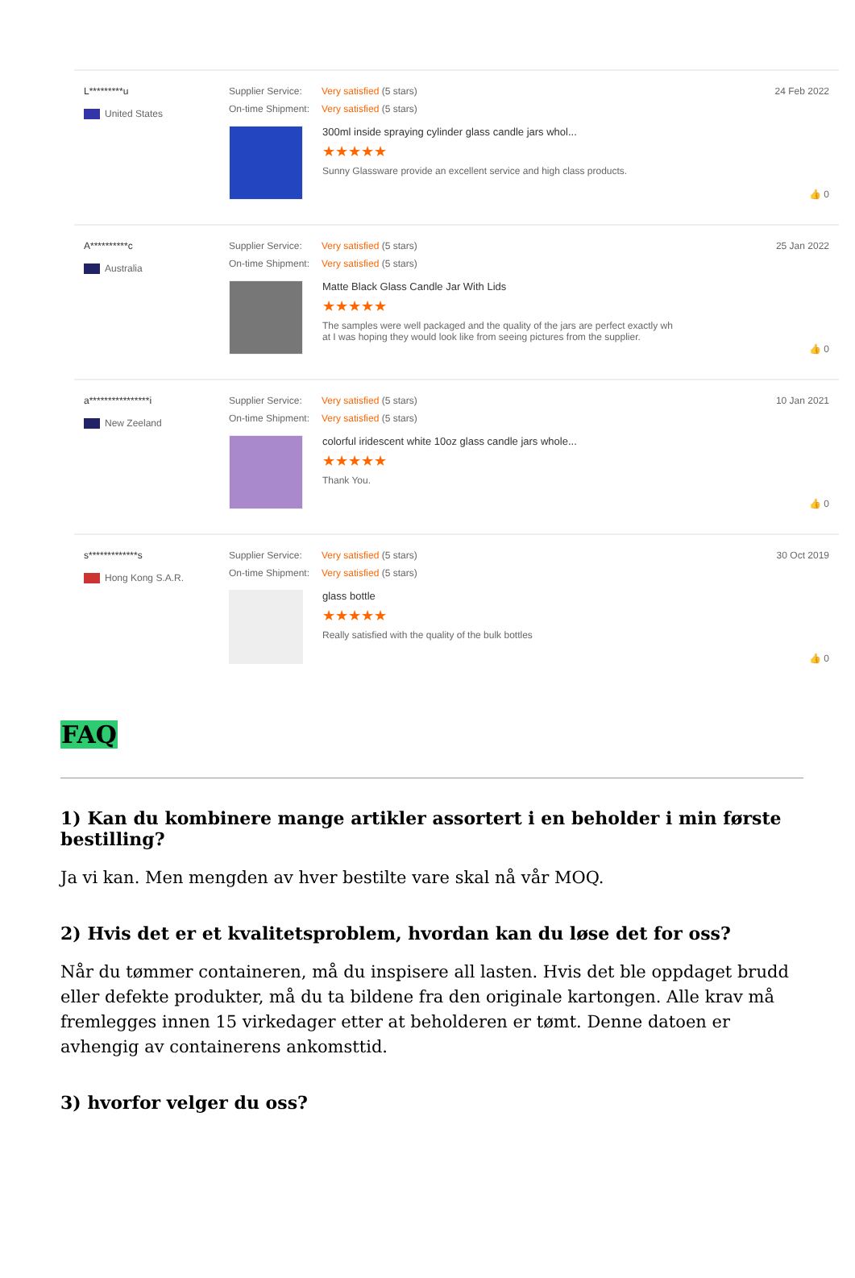L*********u
United States
Supplier Service: Very satisfied (5 stars)
On-time Shipment: Very satisfied (5 stars)
300ml inside spraying cylinder glass candle jars whol...
★★★★★
Sunny Glassware provide an excellent service and high class products.
24 Feb 2022
👍 0
A**********c
Australia
Supplier Service: Very satisfied (5 stars)
On-time Shipment: Very satisfied (5 stars)
Matte Black Glass Candle Jar With Lids
★★★★★
The samples were well packaged and the quality of the jars are perfect exactly wh
at I was hoping they would look like from seeing pictures from the supplier.
25 Jan 2022
👍 0
a****************i
New Zeeland
Supplier Service: Very satisfied (5 stars)
On-time Shipment: Very satisfied (5 stars)
colorful iridescent white 10oz glass candle jars whole...
★★★★★
Thank You.
10 Jan 2021
👍 0
s*************s
Hong Kong S.A.R.
Supplier Service: Very satisfied (5 stars)
On-time Shipment: Very satisfied (5 stars)
glass bottle
★★★★★
Really satisfied with the quality of the bulk bottles
30 Oct 2019
👍 0
FAQ
1) Kan du kombinere mange artikler assortert i en beholder i min første bestilling?
Ja vi kan. Men mengden av hver bestilte vare skal nå vår MOQ.
2) Hvis det er et kvalitetsproblem, hvordan kan du løse det for oss?
Når du tømmer containeren, må du inspisere all lasten. Hvis det ble oppdaget brudd eller defekte produkter, må du ta bildene fra den originale kartongen. Alle krav må fremlegges innen 15 virkedager etter at beholderen er tømt. Denne datoen er avhengig av containerens ankomsttid.
3) hvorfor velger du oss?